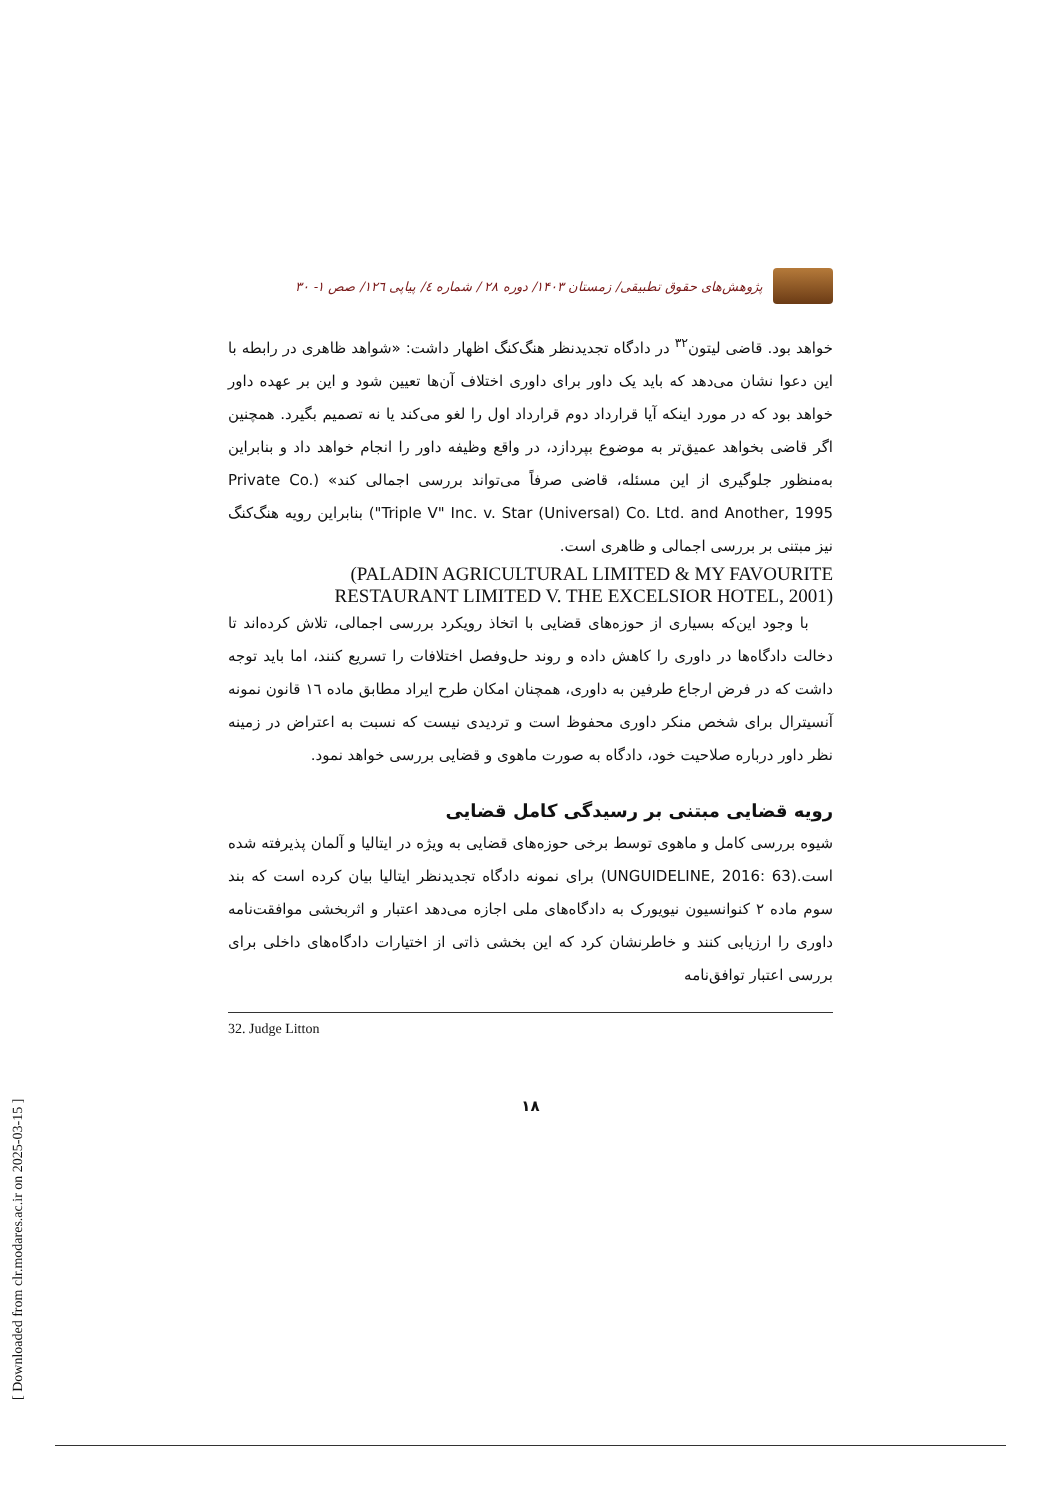پژوهش‌های حقوق تطبیقی/ زمستان ۱۴۰۳/ دوره ۲۸ / شماره ٤/ پیاپی ۱۲٦/ صص ۱- ۳۰
خواهد بود. قاضی لیتون<sup>۳۲</sup> در دادگاه تجدیدنظر هنگ‌کنگ اظهار داشت: «شواهد ظاهری در رابطه با این دعوا نشان می‌دهد که باید یک داور برای داوری اختلاف آن‌ها تعیین شود و این بر عهده داور خواهد بود که در مورد اینکه آیا قرارداد دوم قرارداد اول را لغو می‌کند یا نه تصمیم بگیرد. همچنین اگر قاضی بخواهد عمیق‌تر به موضوع بپردازد، در واقع وظیفه داور را انجام خواهد داد و بنابراین به‌منظور جلوگیری از این مسئله، قاضی صرفاً می‌تواند بررسی اجمالی کند» (Private Co. "Triple V" Inc. v. Star (Universal) Co. Ltd. and Another, 1995) بنابراین رویه هنگ‌کنگ نیز مبتنی بر بررسی اجمالی و ظاهری است.
(PALADIN AGRICULTURAL LIMITED & MY FAVOURITE RESTAURANT LIMITED V. THE EXCELSIOR HOTEL, 2001)
با وجود این‌که بسیاری از حوزه‌های قضایی با اتخاذ رویکرد بررسی اجمالی، تلاش کرده‌اند تا دخالت دادگاه‌ها در داوری را کاهش داده و روند حل‌وفصل اختلافات را تسریع کنند، اما باید توجه داشت که در فرض ارجاع طرفین به داوری، همچنان امکان طرح ایراد مطابق ماده ۱٦ قانون نمونه آنسیترال برای شخص منکر داوری محفوظ است و تردیدی نیست که نسبت به اعتراض در زمینه نظر داور درباره صلاحیت خود، دادگاه به صورت ماهوی و قضایی بررسی خواهد نمود.
رویه قضایی مبتنی بر رسیدگی کامل قضایی
شیوه بررسی کامل و ماهوی توسط برخی حوزه‌های قضایی به ویژه در ایتالیا و آلمان پذیرفته شده است.(UNGUIDELINE, 2016: 63) برای نمونه دادگاه تجدیدنظر ایتالیا بیان کرده است که بند سوم ماده ۲ کنوانسیون نیویورک به دادگاه‌های ملی اجازه می‌دهد اعتبار و اثربخشی موافقت‌نامه داوری را ارزیابی کنند و خاطرنشان کرد که این بخشی ذاتی از اختیارات دادگاه‌های داخلی برای بررسی اعتبار توافق‌نامه
32. Judge Litton
۱۸
[ Downloaded from clr.modares.ac.ir on 2025-03-15 ]